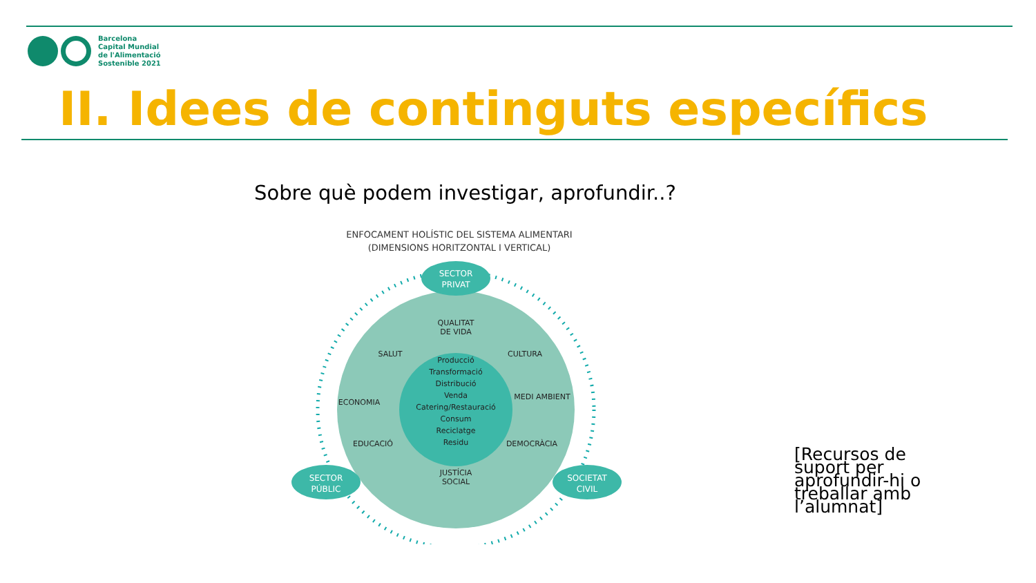Barcelona
Capital Mundial
de l'Alimentació
Sostenible 2021
II. Idees de continguts específics
Sobre què podem investigar, aprofundir..?
ENFOCAMENT HOLÍSTIC DEL SISTEMA ALIMENTARI
(DIMENSIONS HORITZONTAL I VERTICAL)
SECTOR
PRIVAT
SECTOR
PÚBLIC
SOCIETAT
CIVIL
QUALITAT
DE VIDA
SALUT
CULTURA
ECONOMIA
MEDI AMBIENT
EDUCACIÓ
DEMOCRÀCIA
JUSTÍCIA
SOCIAL
Producció
Transformació
Distribució
Venda
Catering/Restauració
Consum
Reciclatge
Residu
[Recursos de suport per aprofundir-hi o treballar amb l’alumnat]